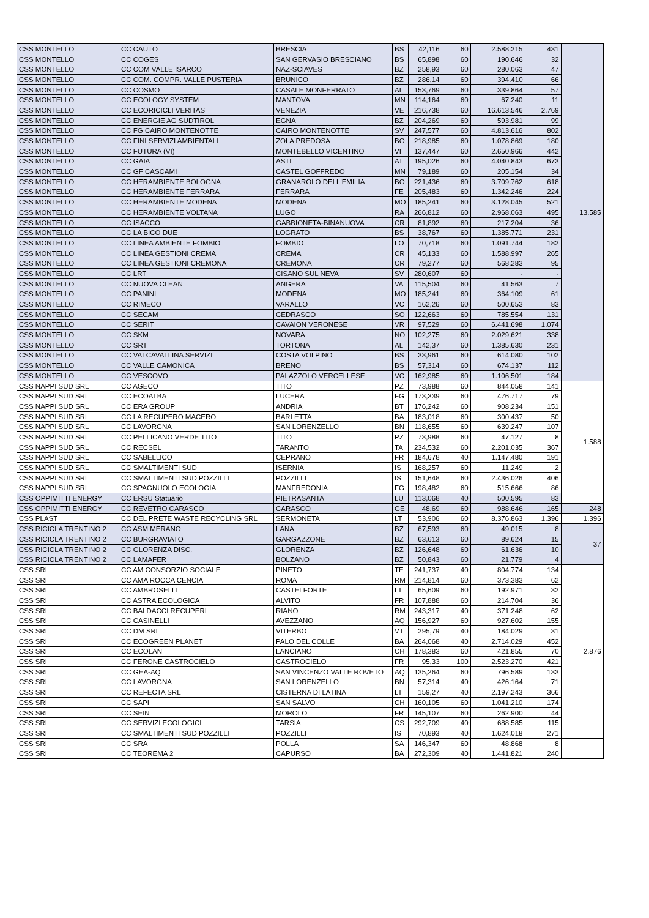| CSS MONTELLO | CC CAUTO | BRESCIA | BS | 42,116 | 60 | 2.588.215 | 431 | 13.585 |
| CSS MONTELLO | CC COGES | SAN GERVASIO BRESCIANO | BS | 65,898 | 60 | 190.646 | 32 | |
| CSS MONTELLO | CC COM VALLE ISARCO | NAZ-SCIAVES | BZ | 258,93 | 60 | 280.063 | 47 | |
| CSS MONTELLO | CC COM. COMPR. VALLE PUSTERIA | BRUNICO | BZ | 286,14 | 60 | 394.410 | 66 | |
| CSS MONTELLO | CC COSMO | CASALE MONFERRATO | AL | 153,769 | 60 | 339.864 | 57 | |
| CSS MONTELLO | CC ECOLOGY SYSTEM | MANTOVA | MN | 114,164 | 60 | 67.240 | 11 | |
| CSS MONTELLO | CC ECORICICLI VERITAS | VENEZIA | VE | 216,738 | 60 | 16.613.546 | 2.769 | |
| CSS MONTELLO | CC ENERGIE AG SUDTIROL | EGNA | BZ | 204,269 | 60 | 593.981 | 99 | |
| CSS MONTELLO | CC FG CAIRO MONTENOTTE | CAIRO MONTENOTTE | SV | 247,577 | 60 | 4.813.616 | 802 | |
| CSS MONTELLO | CC FINI SERVIZI AMBIENTALI | ZOLA PREDOSA | BO | 218,985 | 60 | 1.078.869 | 180 | |
| CSS MONTELLO | CC FUTURA (VI) | MONTEBELLO VICENTINO | VI | 137,447 | 60 | 2.650.966 | 442 | |
| CSS MONTELLO | CC GAIA | ASTI | AT | 195,026 | 60 | 4.040.843 | 673 | |
| CSS MONTELLO | CC GF CASCAMI | CASTEL GOFFREDO | MN | 79,189 | 60 | 205.154 | 34 | |
| CSS MONTELLO | CC HERAMBIENTE BOLOGNA | GRANAROLO DELL'EMILIA | BO | 221,436 | 60 | 3.709.762 | 618 | |
| CSS MONTELLO | CC HERAMBIENTE FERRARA | FERRARA | FE | 205,483 | 60 | 1.342.246 | 224 | |
| CSS MONTELLO | CC HERAMBIENTE MODENA | MODENA | MO | 185,241 | 60 | 3.128.045 | 521 | |
| CSS MONTELLO | CC HERAMBIENTE VOLTANA | LUGO | RA | 266,812 | 60 | 2.968.063 | 495 | |
| CSS MONTELLO | CC ISACCO | GABBIONETA-BINANUOVA | CR | 81,892 | 60 | 217.204 | 36 | |
| CSS MONTELLO | CC LA BICO DUE | LOGRATO | BS | 38,767 | 60 | 1.385.771 | 231 | |
| CSS MONTELLO | CC LINEA AMBIENTE FOMBIO | FOMBIO | LO | 70,718 | 60 | 1.091.744 | 182 | |
| CSS MONTELLO | CC LINEA GESTIONI CREMA | CREMA | CR | 45,133 | 60 | 1.588.997 | 265 | |
| CSS MONTELLO | CC LINEA GESTIONI CREMONA | CREMONA | CR | 79,277 | 60 | 568.283 | 95 | |
| CSS MONTELLO | CC LRT | CISANO SUL NEVA | SV | 280,607 | 60 | - | - | |
| CSS MONTELLO | CC NUOVA CLEAN | ANGERA | VA | 115,504 | 60 | 41.563 | 7 | |
| CSS MONTELLO | CC PANINI | MODENA | MO | 185,241 | 60 | 364.109 | 61 | |
| CSS MONTELLO | CC RIMECO | VARALLO | VC | 162,26 | 60 | 500.653 | 83 | |
| CSS MONTELLO | CC SECAM | CEDRASCO | SO | 122,663 | 60 | 785.554 | 131 | |
| CSS MONTELLO | CC SERIT | CAVAION VERONESE | VR | 97,529 | 60 | 6.441.698 | 1.074 | |
| CSS MONTELLO | CC SKM | NOVARA | NO | 102,275 | 60 | 2.029.621 | 338 | |
| CSS MONTELLO | CC SRT | TORTONA | AL | 142,37 | 60 | 1.385.630 | 231 | |
| CSS MONTELLO | CC VALCAVALLINA SERVIZI | COSTA VOLPINO | BS | 33,961 | 60 | 614.080 | 102 | |
| CSS MONTELLO | CC VALLE CAMONICA | BRENO | BS | 57,314 | 60 | 674.137 | 112 | |
| CSS MONTELLO | CC VESCOVO | PALAZZOLO VERCELLESE | VC | 162,985 | 60 | 1.106.501 | 184 | |
| CSS NAPPI SUD SRL | CC AGECO | TITO | PZ | 73,988 | 60 | 844.058 | 141 | 1.588 |
| CSS NAPPI SUD SRL | CC ECOALBA | LUCERA | FG | 173,339 | 60 | 476.717 | 79 | |
| CSS NAPPI SUD SRL | CC ERA GROUP | ANDRIA | BT | 176,242 | 60 | 908.234 | 151 | |
| CSS NAPPI SUD SRL | CC LA RECUPERO MACERO | BARLETTA | BA | 183,018 | 60 | 300.437 | 50 | |
| CSS NAPPI SUD SRL | CC LAVORGNA | SAN LORENZELLO | BN | 118,655 | 60 | 639.247 | 107 | |
| CSS NAPPI SUD SRL | CC PELLICANO VERDE TITO | TITO | PZ | 73,988 | 60 | 47.127 | 8 | |
| CSS NAPPI SUD SRL | CC RECSEL | TARANTO | TA | 234,532 | 60 | 2.201.035 | 367 | |
| CSS NAPPI SUD SRL | CC SABELLICO | CEPRANO | FR | 184,678 | 40 | 1.147.480 | 191 | |
| CSS NAPPI SUD SRL | CC SMALTIMENTI SUD | ISERNIA | IS | 168,257 | 60 | 11.249 | 2 | |
| CSS NAPPI SUD SRL | CC SMALTIMENTI SUD POZZILLI | POZZILLI | IS | 151,648 | 60 | 2.436.026 | 406 | |
| CSS NAPPI SUD SRL | CC SPAGNUOLO ECOLOGIA | MANFREDONIA | FG | 198,482 | 60 | 515.666 | 86 | |
| CSS OPPIMITTI ENERGY | CC ERSU Statuario | PIETRASANTA | LU | 113,068 | 40 | 500.595 | 83 | |
| CSS OPPIMITTI ENERGY | CC REVETRO CARASCO | CARASCO | GE | 48,69 | 60 | 988.646 | 165 | 248 |
| CSS PLAST | CC DEL PRETE WASTE RECYCLING SRL | SERMONETA | LT | 53,906 | 60 | 8.376.863 | 1.396 | 1.396 |
| CSS RICICLA TRENTINO 2 | CC ASM MERANO | LANA | BZ | 67,593 | 60 | 49.015 | 8 | 37 |
| CSS RICICLA TRENTINO 2 | CC BURGRAVIATO | GARGAZZONE | BZ | 63,613 | 60 | 89.624 | 15 | |
| CSS RICICLA TRENTINO 2 | CC GLORENZA DISC. | GLORENZA | BZ | 126,648 | 60 | 61.636 | 10 | |
| CSS RICICLA TRENTINO 2 | CC LAMAFER | BOLZANO | BZ | 50,843 | 60 | 21.779 | 4 | |
| CSS SRI | CC AM CONSORZIO SOCIALE | PINETO | TE | 241,737 | 40 | 804.774 | 134 | 2.876 |
| CSS SRI | CC AMA ROCCA CENCIA | ROMA | RM | 214,814 | 60 | 373.383 | 62 | |
| CSS SRI | CC AMBROSELLI | CASTELFORTE | LT | 65,609 | 60 | 192.971 | 32 | |
| CSS SRI | CC ASTRA ECOLOGICA | ALVITO | FR | 107,888 | 60 | 214.704 | 36 | |
| CSS SRI | CC BALDACCI RECUPERI | RIANO | RM | 243,317 | 40 | 371.248 | 62 | |
| CSS SRI | CC CASINELLI | AVEZZANO | AQ | 156,927 | 60 | 927.602 | 155 | |
| CSS SRI | CC DM SRL | VITERBO | VT | 295,79 | 40 | 184.029 | 31 | |
| CSS SRI | CC ECOGREEN PLANET | PALO DEL COLLE | BA | 264,068 | 40 | 2.714.029 | 452 | |
| CSS SRI | CC ECOLAN | LANCIANO | CH | 178,383 | 60 | 421.855 | 70 | |
| CSS SRI | CC FERONE CASTROCIELO | CASTROCIELO | FR | 95,33 | 100 | 2.523.270 | 421 | |
| CSS SRI | CC GEA-AQ | SAN VINCENZO VALLE ROVETO | AQ | 135,264 | 60 | 796.589 | 133 | |
| CSS SRI | CC LAVORGNA | SAN LORENZELLO | BN | 57,314 | 40 | 426.164 | 71 | |
| CSS SRI | CC REFECTA SRL | CISTERNA DI LATINA | LT | 159,27 | 40 | 2.197.243 | 366 | |
| CSS SRI | CC SAPI | SAN SALVO | CH | 160,105 | 60 | 1.041.210 | 174 | |
| CSS SRI | CC SEIN | MOROLO | FR | 145,107 | 60 | 262.900 | 44 | |
| CSS SRI | CC SERVIZI ECOLOGICI | TARSIA | CS | 292,709 | 40 | 688.585 | 115 | |
| CSS SRI | CC SMALTIMENTI SUD POZZILLI | POZZILLI | IS | 70,893 | 40 | 1.624.018 | 271 | |
| CSS SRI | CC SRA | POLLA | SA | 146,347 | 60 | 48.868 | 8 | |
| CSS SRI | CC TEOREMA 2 | CAPURSO | BA | 272,309 | 40 | 1.441.821 | 240 | |